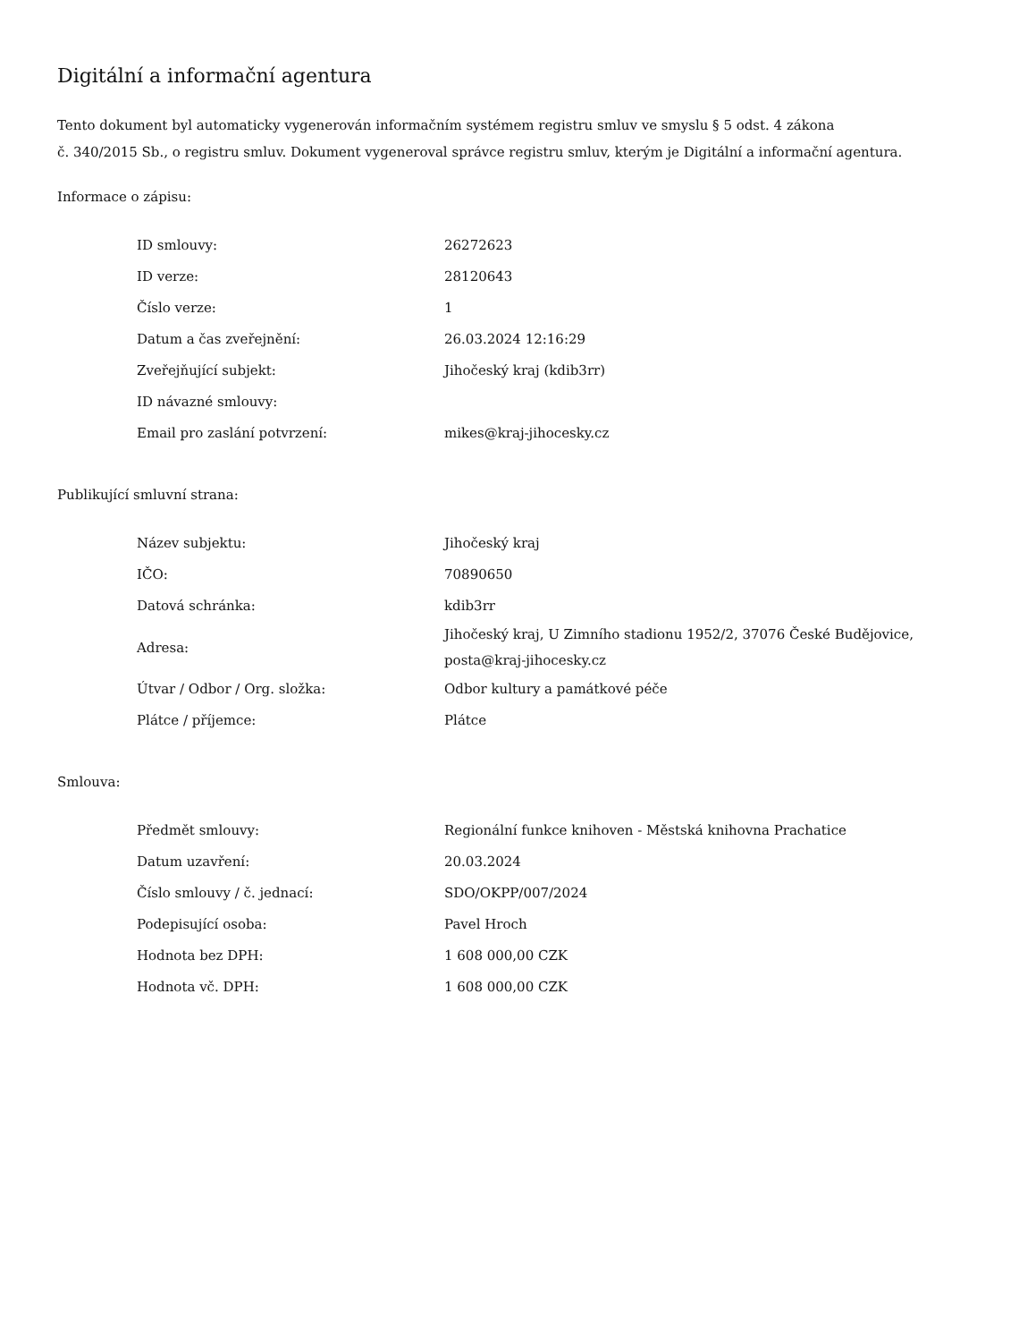Digitální a informační agentura
Tento dokument byl automaticky vygenerován informačním systémem registru smluv ve smyslu § 5 odst. 4 zákona
č. 340/2015 Sb., o registru smluv. Dokument vygeneroval správce registru smluv, kterým je Digitální a informační agentura.
Informace o zápisu:
| ID smlouvy: | 26272623 |
| ID verze: | 28120643 |
| Číslo verze: | 1 |
| Datum a čas zveřejnění: | 26.03.2024 12:16:29 |
| Zveřejňující subjekt: | Jihočeský kraj (kdib3rr) |
| ID návazné smlouvy: | |
| Email pro zaslání potvrzení: | mikes@kraj-jihocesky.cz |
Publikující smluvní strana:
| Název subjektu: | Jihočeský kraj |
| IČO: | 70890650 |
| Datová schránka: | kdib3rr |
| Adresa: | Jihočeský kraj, U Zimního stadionu 1952/2, 37076 České Budějovice, posta@kraj-jihocesky.cz |
| Útvar / Odbor / Org. složka: | Odbor kultury a památkové péče |
| Plátce / příjemce: | Plátce |
Smlouva:
| Předmět smlouvy: | Regionální funkce knihoven - Městská knihovna Prachatice |
| Datum uzavření: | 20.03.2024 |
| Číslo smlouvy / č. jednací: | SDO/OKPP/007/2024 |
| Podepisující osoba: | Pavel Hroch |
| Hodnota bez DPH: | 1 608 000,00 CZK |
| Hodnota vč. DPH: | 1 608 000,00 CZK |